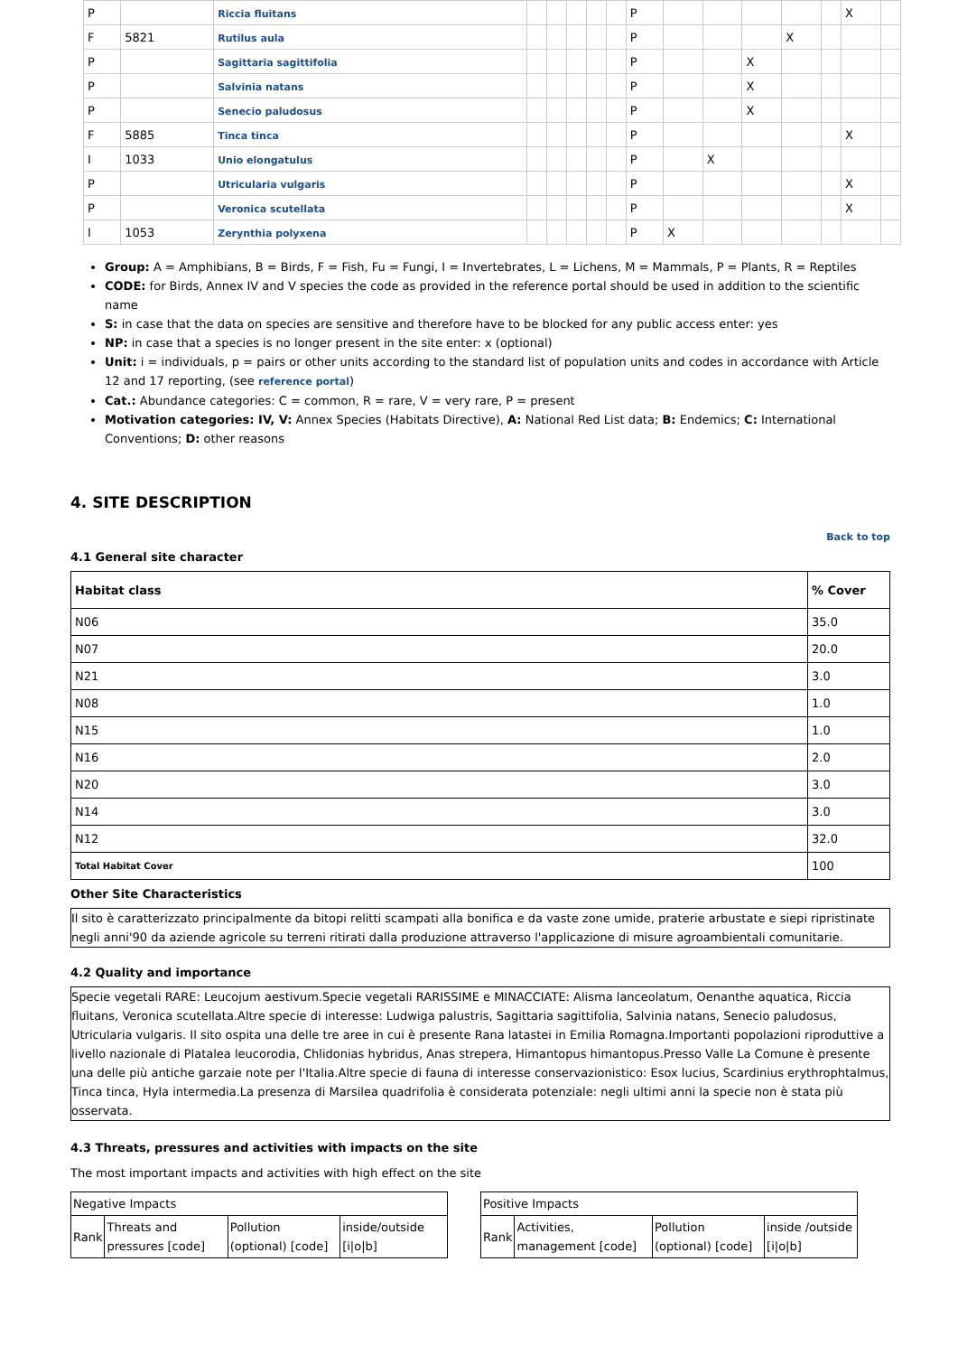| P | | Riccia fluitans | | | | | | P | | | | | | X | |
| F | 5821 | Rutilus aula | | | | | | P | | | | X | | | |
| P | | Sagittaria sagittifolia | | | | | | P | | | X | | | | |
| P | | Salvinia natans | | | | | | P | | | X | | | | |
| P | | Senecio paludosus | | | | | | P | | | X | | | | |
| F | 5885 | Tinca tinca | | | | | | P | | | | | | X | |
| I | 1033 | Unio elongatulus | | | | | | P | | X | | | | | |
| P | | Utricularia vulgaris | | | | | | P | | | | | | X | |
| P | | Veronica scutellata | | | | | | P | | | | | | X | |
| I | 1053 | Zerynthia polyxena | | | | | | P | X | | | | | | |
Group: A = Amphibians, B = Birds, F = Fish, Fu = Fungi, I = Invertebrates, L = Lichens, M = Mammals, P = Plants, R = Reptiles
CODE: for Birds, Annex IV and V species the code as provided in the reference portal should be used in addition to the scientific name
S: in case that the data on species are sensitive and therefore have to be blocked for any public access enter: yes
NP: in case that a species is no longer present in the site enter: x (optional)
Unit: i = individuals, p = pairs or other units according to the standard list of population units and codes in accordance with Article 12 and 17 reporting, (see reference portal)
Cat.: Abundance categories: C = common, R = rare, V = very rare, P = present
Motivation categories: IV, V: Annex Species (Habitats Directive), A: National Red List data; B: Endemics; C: International Conventions; D: other reasons
4. SITE DESCRIPTION
Back to top
4.1 General site character
| Habitat class | % Cover |
| --- | --- |
| N06 | 35.0 |
| N07 | 20.0 |
| N21 | 3.0 |
| N08 | 1.0 |
| N15 | 1.0 |
| N16 | 2.0 |
| N20 | 3.0 |
| N14 | 3.0 |
| N12 | 32.0 |
| Total Habitat Cover | 100 |
Other Site Characteristics
Il sito è caratterizzato principalmente da bitopi relitti scampati alla bonifica e da vaste zone umide, praterie arbustate e siepi ripristinate negli anni'90 da aziende agricole su terreni ritirati dalla produzione attraverso l'applicazione di misure agroambientali comunitarie.
4.2 Quality and importance
Specie vegetali RARE: Leucojum aestivum.Specie vegetali RARISSIME e MINACCIATE: Alisma lanceolatum, Oenanthe aquatica, Riccia fluitans, Veronica scutellata.Altre specie di interesse: Ludwiga palustris, Sagittaria sagittifolia, Salvinia natans, Senecio paludosus, Utricularia vulgaris. Il sito ospita una delle tre aree in cui è presente Rana latastei in Emilia Romagna.Importanti popolazioni riproduttive a livello nazionale di Platalea leucorodia, Chlidonias hybridus, Anas strepera, Himantopus himantopus.Presso Valle La Comune è presente una delle più antiche garzaie note per l'Italia.Altre specie di fauna di interesse conservazionistico: Esox lucius, Scardinius erythrophtalmus, Tinca tinca, Hyla intermedia.La presenza di Marsilea quadrifolia è considerata potenziale: negli ultimi anni la specie non è stata più osservata.
4.3 Threats, pressures and activities with impacts on the site
The most important impacts and activities with high effect on the site
| Negative Impacts | | | |
| Rank | Threats and pressures [code] | Pollution (optional) [code] | inside/outside [i/o/b] |
| Positive Impacts | | | |
| Rank | Activities, management [code] | Pollution (optional) [code] | inside /outside [i/o/b] |